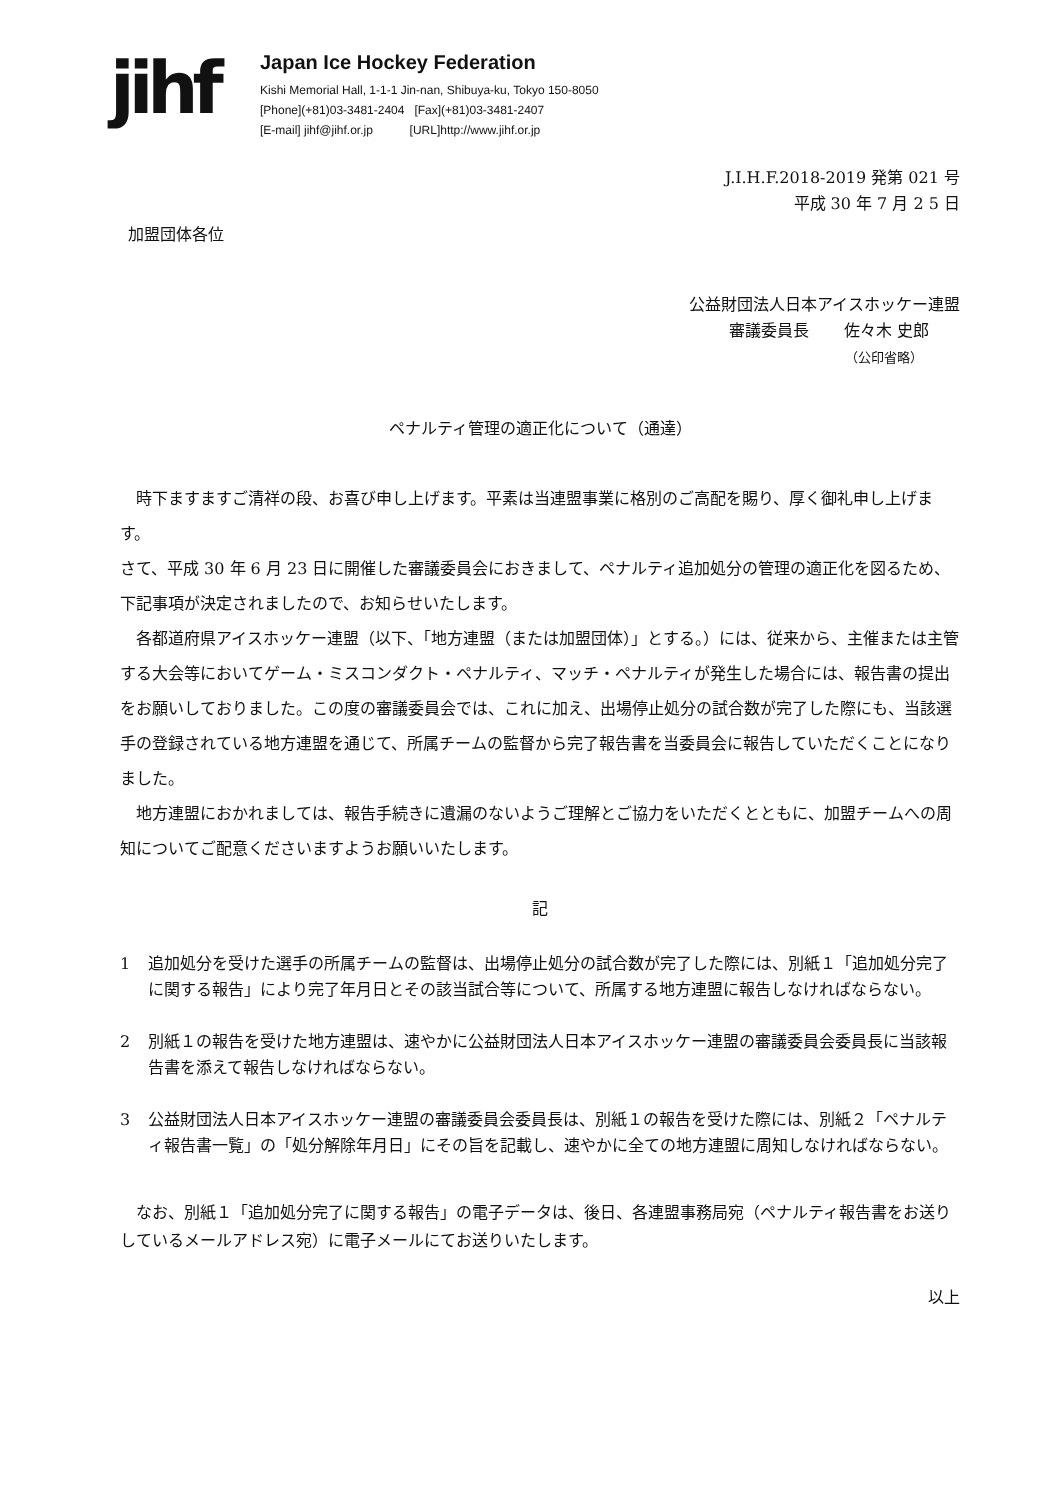jihf
Japan Ice Hockey Federation
Kishi Memorial Hall, 1-1-1 Jin-nan, Shibuya-ku, Tokyo 150-8050
[Phone](+81)03-3481-2404 [Fax](+81)03-3481-2407
[E-mail] jihf@jihf.or.jp [URL]http://www.jihf.or.jp
J.I.H.F.2018-2019 発第 021 号
平成 30 年 7 月 2 5 日
加盟団体各位
公益財団法人日本アイスホッケー連盟
審議委員長 佐々木 史郎
（公印省略）
ペナルティ管理の適正化について（通達）
　時下ますますご清祥の段、お喜び申し上げます。平素は当連盟事業に格別のご高配を賜り、厚く御礼申し上げます。
さて、平成 30 年 6 月 23 日に開催した審議委員会におきまして、ペナルティ追加処分の管理の適正化を図るため、下記事項が決定されましたので、お知らせいたします。
　各都道府県アイスホッケー連盟（以下、「地方連盟（または加盟団体）」とする。）には、従来から、主催または主管する大会等においてゲーム・ミスコンダクト・ペナルティ、マッチ・ペナルティが発生した場合には、報告書の提出をお願いしておりました。この度の審議委員会では、これに加え、出場停止処分の試合数が完了した際にも、当該選手の登録されている地方連盟を通じて、所属チームの監督から完了報告書を当委員会に報告していただくことになりました。
　地方連盟におかれましては、報告手続きに遺漏のないようご理解とご協力をいただくとともに、加盟チームへの周知についてご配意くださいますようお願いいたします。
記
1 追加処分を受けた選手の所属チームの監督は、出場停止処分の試合数が完了した際には、別紙１「追加処分完了に関する報告」により完了年月日とその該当試合等について、所属する地方連盟に報告しなければならない。
2 別紙１の報告を受けた地方連盟は、速やかに公益財団法人日本アイスホッケー連盟の審議委員会委員長に当該報告書を添えて報告しなければならない。
3 公益財団法人日本アイスホッケー連盟の審議委員会委員長は、別紙１の報告を受けた際には、別紙２「ペナルティ報告書一覧」の「処分解除年月日」にその旨を記載し、速やかに全ての地方連盟に周知しなければならない。
　なお、別紙１「追加処分完了に関する報告」の電子データは、後日、各連盟事務局宛（ペナルティ報告書をお送りしているメールアドレス宛）に電子メールにてお送りいたします。
以上